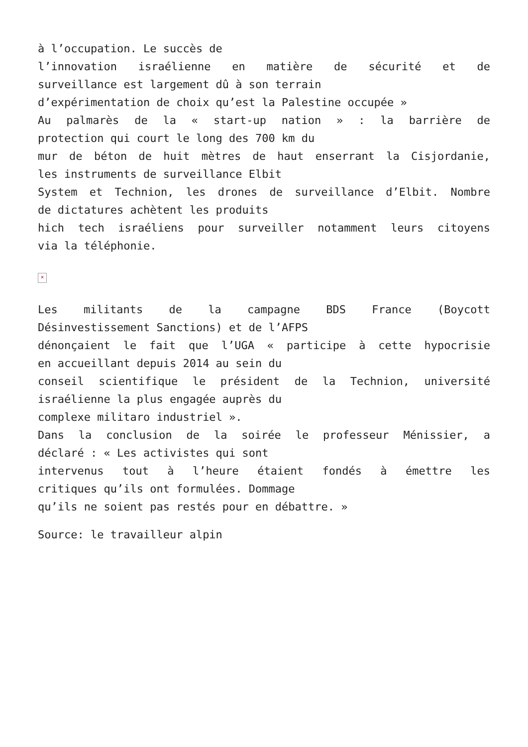à l’occupation. Le succès de
l’innovation israélienne en matière de sécurité et de
surveillance est largement dû à son terrain
d’expérimentation de choix qu’est la Palestine occupée »
Au palmarès de la « start-up nation » : la barrière de
protection qui court le long des 700 km du
mur de béton de huit mètres de haut enserrant la Cisjordanie,
les instruments de surveillance Elbit
System et Technion, les drones de surveillance d’Elbit. Nombre
de dictatures achètent les produits
hich tech israéliens pour surveiller notamment leurs citoyens
via la téléphonie.
×
Les militants de la campagne BDS France (Boycott
Désinvestissement Sanctions) et de l’AFPS
dénonçaient le fait que l’UGA « participe à cette hypocrisie
en accueillant depuis 2014 au sein du
conseil scientifique le président de la Technion, université
israélienne la plus engagée auprès du
complexe militaro industriel ».
Dans la conclusion de la soirée le professeur Ménissier, a
déclaré : « Les activistes qui sont
intervenus tout à l’heure étaient fondés à émettre les
critiques qu’ils ont formulées. Dommage
qu’ils ne soient pas restés pour en débattre. »
Source: le travailleur alpin